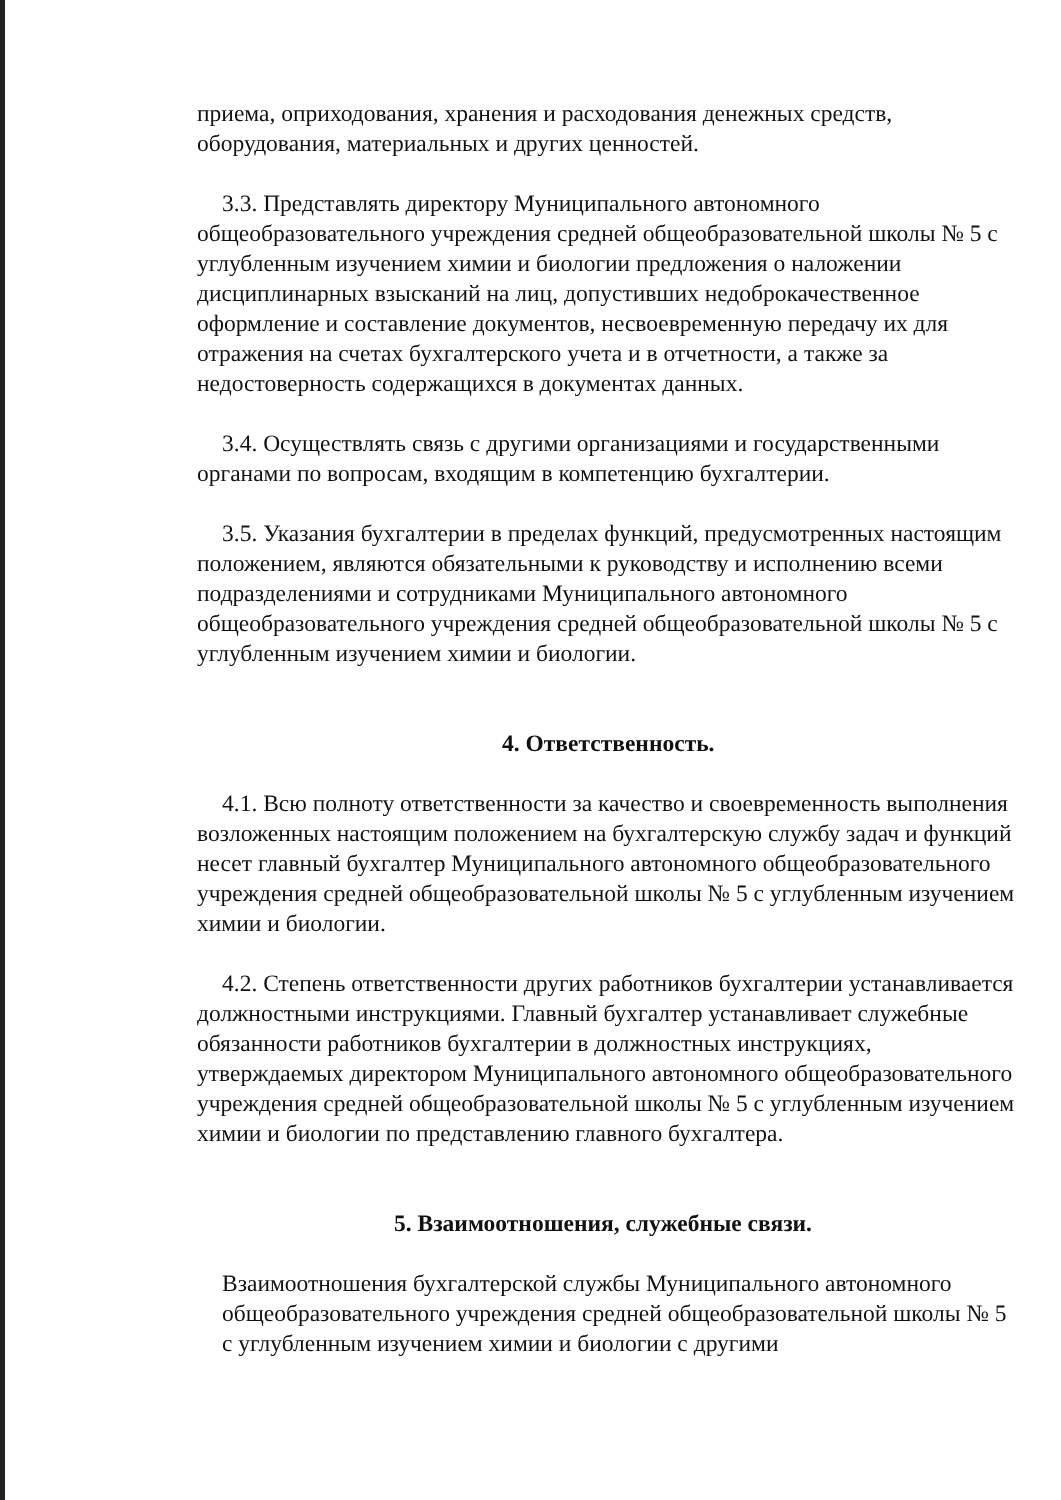приема, оприходования, хранения и расходования денежных средств, оборудования, материальных и других ценностей.
3.3. Представлять директору Муниципального автономного общеобразовательного учреждения средней общеобразовательной школы № 5 с углубленным изучением химии и биологии предложения о наложении дисциплинарных взысканий на лиц, допустивших недоброкачественное оформление и составление документов, несвоевременную передачу их для отражения на счетах бухгалтерского учета и в отчетности, а также за недостоверность содержащихся в документах данных.
3.4. Осуществлять связь с другими организациями и государственными органами по вопросам, входящим в компетенцию бухгалтерии.
3.5. Указания бухгалтерии в пределах функций, предусмотренных настоящим положением, являются обязательными к руководству и исполнению всеми подразделениями и сотрудниками Муниципального автономного общеобразовательного учреждения средней общеобразовательной школы № 5 с углубленным изучением химии и биологии.
4. Ответственность.
4.1. Всю полноту ответственности за качество и своевременность выполнения возложенных настоящим положением на бухгалтерскую службу задач и функций несет главный бухгалтер Муниципального автономного общеобразовательного учреждения средней общеобразовательной школы № 5 с углубленным изучением химии и биологии.
4.2. Степень ответственности других работников бухгалтерии устанавливается должностными инструкциями. Главный бухгалтер устанавливает служебные обязанности работников бухгалтерии в должностных инструкциях, утверждаемых директором Муниципального автономного общеобразовательного учреждения средней общеобразовательной школы № 5 с углубленным изучением химии и биологии по представлению главного бухгалтера.
5. Взаимоотношения, служебные связи.
Взаимоотношения бухгалтерской службы Муниципального автономного общеобразовательного учреждения средней общеобразовательной школы № 5 с углубленным изучением химии и биологии с другими